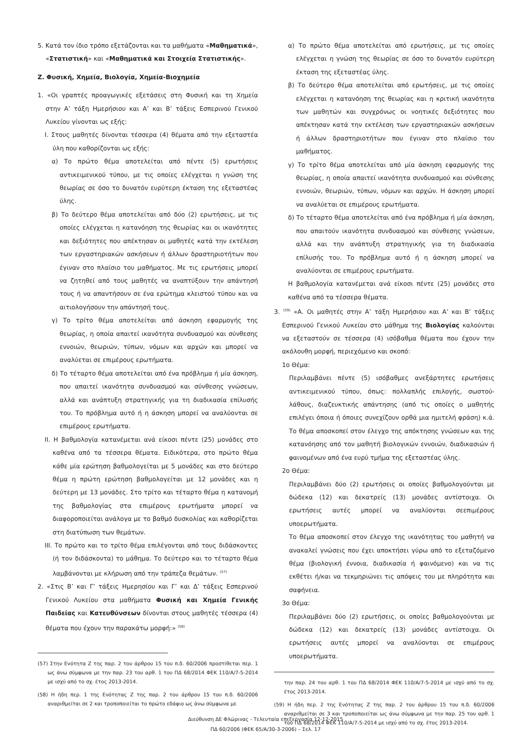5. Κατά τον ίδιο τρόπο εξετάζονται και τα μαθήματα «Μαθηματικά», «Στατιστική» και «Μαθηματικά και Στοιχεία Στατιστικής».
Ζ. Φυσική, Χημεία, Βιολογία, Χημεία-Βιοχημεία
1. «Οι γραπτές προαγωγικές εξετάσεις στη Φυσική και τη Χημεία στην Α’ τάξη Ημερήσιου και Α’ και Β’ τάξεις Εσπερινού Γενικού Λυκείου γίνονται ως εξής:
Ι. Στους μαθητές δίνονται τέσσερα (4) θέματα από την εξεταστέα ύλη που καθορίζονται ως εξής:
α) Το πρώτο θέμα αποτελείται από πέντε (5) ερωτήσεις αντικειμενικού τύπου, με τις οποίες ελέγχεται η γνώση της θεωρίας σε όσο το δυνατόν ευρύτερη έκταση της εξεταστέας ύλης.
β) Το δεύτερο θέμα αποτελείται από δύο (2) ερωτήσεις, με τις οποίες ελέγχεται η κατανόηση της θεωρίας και οι ικανότητες και δεξιότητες που απέκτησαν οι μαθητές κατά την εκτέλεση των εργαστηριακών ασκήσεων ή άλλων δραστηριοτήτων που έγιναν στο πλαίσιο του μαθήματος. Με τις ερωτήσεις μπορεί να ζητηθεί από τους μαθητές να αναπτύξουν την απάντησή τους ή να απαντήσουν σε ένα ερώτημα κλειστού τύπου και να αιτιολογήσουν την απάντησή τους.
γ) Το τρίτο θέμα αποτελείται από άσκηση εφαρμογής της θεωρίας, η οποία απαιτεί ικανότητα συνδυασμού και σύνθεσης εννοιών, θεωριών, τύπων, νόμων και αρχών και μπορεί να αναλύεται σε επιμέρους ερωτήματα.
δ) Το τέταρτο θέμα αποτελείται από ένα πρόβλημα ή μία άσκηση, που απαιτεί ικανότητα συνδυασμού και σύνθεσης γνώσεων, αλλά και ανάπτυξη στρατηγικής για τη διαδικασία επίλυσής του. Το πρόβλημα αυτό ή η άσκηση μπορεί να αναλύονται σε επιμέρους ερωτήματα.
ΙΙ. Η βαθμολογία κατανέμεται ανά είκοσι πέντε (25) μονάδες στο καθένα από τα τέσσερα θέματα. Ειδικότερα, στο πρώτο θέμα κάθε μία ερώτηση βαθμολογείται με 5 μονάδες και στο δεύτερο θέμα η πρώτη ερώτηση βαθμολογείται με 12 μονάδες και η δεύτερη με 13 μονάδες. Στο τρίτο και τέταρτο θέμα η κατανομή της βαθμολογίας στα επιμέρους ερωτήματα μπορεί να διαφοροποιείται ανάλογα με το βαθμό δυσκολίας και καθορίζεται στη διατύπωση των θεμάτων.
ΙΙΙ. Το πρώτο και το τρίτο θέμα επιλέγονται από τους διδάσκοντες (ή τον διδάσκοντα) το μάθημα. Το δεύτερο και το τέταρτο θέμα λαμβάνονται με κλήρωση από την τράπεζα θεμάτων. <sup>(57)</sup>
2. «Στις Β’ και Γ’ τάξεις Ημερησίου και Γ’ και Δ’ τάξεις Εσπερινού Γενικού Λυκείου στα μαθήματα Φυσική και Χημεία Γενικής Παιδείας και Κατευθύνσεων δίνονται στους μαθητές τέσσερα (4) θέματα που έχουν την παρακάτω μορφή:» <sup>(58)</sup>
(57) Στην Ενότητα Ζ της παρ. 2 του άρθρου 15 του π.δ. 60/2006 προστίθεται περ. 1 ως άνω σύμφωνα με την παρ. 23 του αρθ. 1 του ΠΔ 68/2014 ΦΕΚ 110/Α/7-5-2014 με ισχύ από το σχ. έτος 2013-2014.
(58) Η ήδη περ. 1 της Ενότητας Ζ της παρ. 2 του άρθρου 15 του π.δ. 60/2006 αναριθμείται σε 2 και τροποποιείται το πρώτο εδάφιο ως άνω σύμφωνα με
α) Το πρώτο θέμα αποτελείται από ερωτήσεις, με τις οποίες ελέγχεται η γνώση της θεωρίας σε όσο το δυνατόν ευρύτερη έκταση της εξεταστέας ύλης.
β) Το δεύτερο θέμα αποτελείται από ερωτήσεις, με τις οποίες ελέγχεται η κατανόηση της θεωρίας και η κριτική ικανότητα των μαθητών και συγχρόνως οι νοητικές δεξιότητες που απέκτησαν κατά την εκτέλεση των εργαστηριακών ασκήσεων ή άλλων δραστηριοτήτων που έγιναν στο πλαίσιο του μαθήματος.
γ) Το τρίτο θέμα αποτελείται από μία άσκηση εφαρμογής της θεωρίας, η οποία απαιτεί ικανότητα συνδυασμού και σύνθεσης εννοιών, θεωριών, τύπων, νόμων και αρχών. Η άσκηση μπορεί να αναλύεται σε επιμέρους ερωτήματα.
δ) Το τέταρτο θέμα αποτελείται από ένα πρόβλημα ή μία άσκηση, που απαιτούν ικανότητα συνδυασμού και σύνθεσης γνώσεων, αλλά και την ανάπτυξη στρατηγικής για τη διαδικασία επίλυσής του. Το πρόβλημα αυτό ή η άσκηση μπορεί να αναλύονται σε επιμέρους ερωτήματα.
Η βαθμολογία κατανέμεται ανά είκοσι πέντε (25) μονάδες στο καθένα από τα τέσσερα θέματα.
3. <sup>(59)</sup> «Α. Οι μαθητές στην Α’ τάξη Ημερήσιου και Α’ και Β’ τάξεις Εσπερινού Γενικού Λυκείου στο μάθημα της Βιολογίας καλούνται να εξεταστούν σε τέσσερα (4) ισόβαθμα θέματα που έχουν την ακόλουθη μορφή, περιεχόμενο και σκοπό:
1ο Θέμα:
Περιλαμβάνει πέντε (5) ισόβαθμες ανεξάρτητες ερωτήσεις αντικειμενικού τύπου, όπως: πολλαπλής επιλογής, σωστού-λάθους, διαζευκτικής απάντησης (από τις οποίες ο μαθητής επιλέγει όποια ή όποιες συνεχίζουν ορθά μια ημιτελή φράση) κ.ά. Το θέμα αποσκοπεί στον έλεγχο της απόκτησης γνώσεων και της κατανόησης από τον μαθητή βιολογικών εννοιών, διαδικασιών ή φαινομένων από ένα ευρύ τμήμα της εξεταστέας ύλης.
2ο Θέμα:
Περιλαμβάνει δύο (2) ερωτήσεις οι οποίες βαθμολογούνται με δώδεκα (12) και δεκατρείς (13) μονάδες αντίστοιχα. Οι ερωτήσεις αυτές μπορεί να αναλύονται σεεπιμέρους υποερωτήματα.
Το θέμα αποσκοπεί στον έλεγχο της ικανότητας του μαθητή να ανακαλεί γνώσεις που έχει αποκτήσει γύρω από το εξεταζόμενο θέμα (βιολογική έννοια, διαδικασία ή φαινόμενο) και να τις εκθέτει ή/και να τεκμηριώνει τις απόψεις του με πληρότητα και σαφήνεια.
3ο Θέμα:
Περιλαμβάνει δύο (2) ερωτήσεις, οι οποίες βαθμολογούνται με δώδεκα (12) και δεκατρείς (13) μονάδες αντίστοιχα. Οι ερωτήσεις αυτές μπορεί να αναλύονται σε επιμέρους υποερωτήματα.
την παρ. 24 του αρθ. 1 του ΠΔ 68/2014 ΦΕΚ 110/Α/7-5-2014 με ισχύ από το σχ. έτος 2013-2014.
(59) Η ήδη περ. 2 της Ενότητας Ζ της παρ. 2 του άρθρου 15 του π.δ. 60/2006 αναριθμείται σε 3 και τροποποιείται ως άνω σύμφωνα με την παρ. 25 του αρθ. 1 του ΠΔ 68/2014 ΦΕΚ 110/Α/7-5-2014 με ισχύ από το σχ. έτος 2013-2014.
Διεύθυνση ΔΕ Φλώρινας - Τελευταία επεξεργασία 12-12-2015
ΠΔ 60/2006 (ΦΕΚ 65/Α/30-3-2006) – Σελ. 17